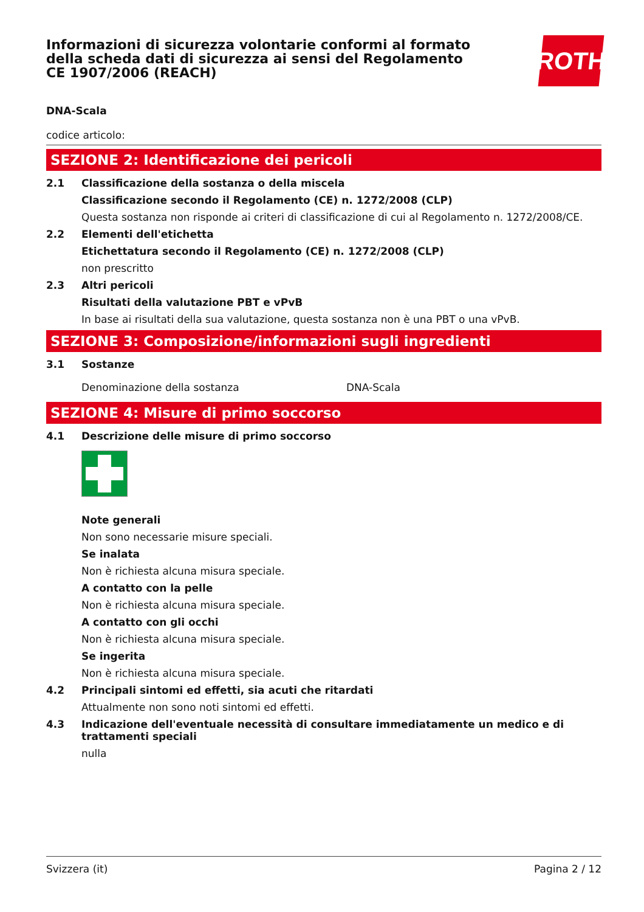Informazioni di sicurezza volontarie conformi al formato della scheda dati di sicurezza ai sensi del Regolamento CE 1907/2006 (REACH)
ROTH
DNA-Scala
codice articolo:
SEZIONE 2: Identificazione dei pericoli
2.1 Classificazione della sostanza o della miscela
Classificazione secondo il Regolamento (CE) n. 1272/2008 (CLP)
Questa sostanza non risponde ai criteri di classificazione di cui al Regolamento n. 1272/2008/CE.
2.2 Elementi dell'etichetta
Etichettatura secondo il Regolamento (CE) n. 1272/2008 (CLP)
non prescritto
2.3 Altri pericoli
Risultati della valutazione PBT e vPvB
In base ai risultati della sua valutazione, questa sostanza non è una PBT o una vPvB.
SEZIONE 3: Composizione/informazioni sugli ingredienti
3.1 Sostanze
Denominazione della sostanza DNA-Scala
SEZIONE 4: Misure di primo soccorso
4.1 Descrizione delle misure di primo soccorso
Note generali
Non sono necessarie misure speciali.
Se inalata
Non è richiesta alcuna misura speciale.
A contatto con la pelle
Non è richiesta alcuna misura speciale.
A contatto con gli occhi
Non è richiesta alcuna misura speciale.
Se ingerita
Non è richiesta alcuna misura speciale.
4.2 Principali sintomi ed effetti, sia acuti che ritardati
Attualmente non sono noti sintomi ed effetti.
4.3 Indicazione dell'eventuale necessità di consultare immediatamente un medico e di trattamenti speciali
nulla
Svizzera (it) Pagina 2 / 12